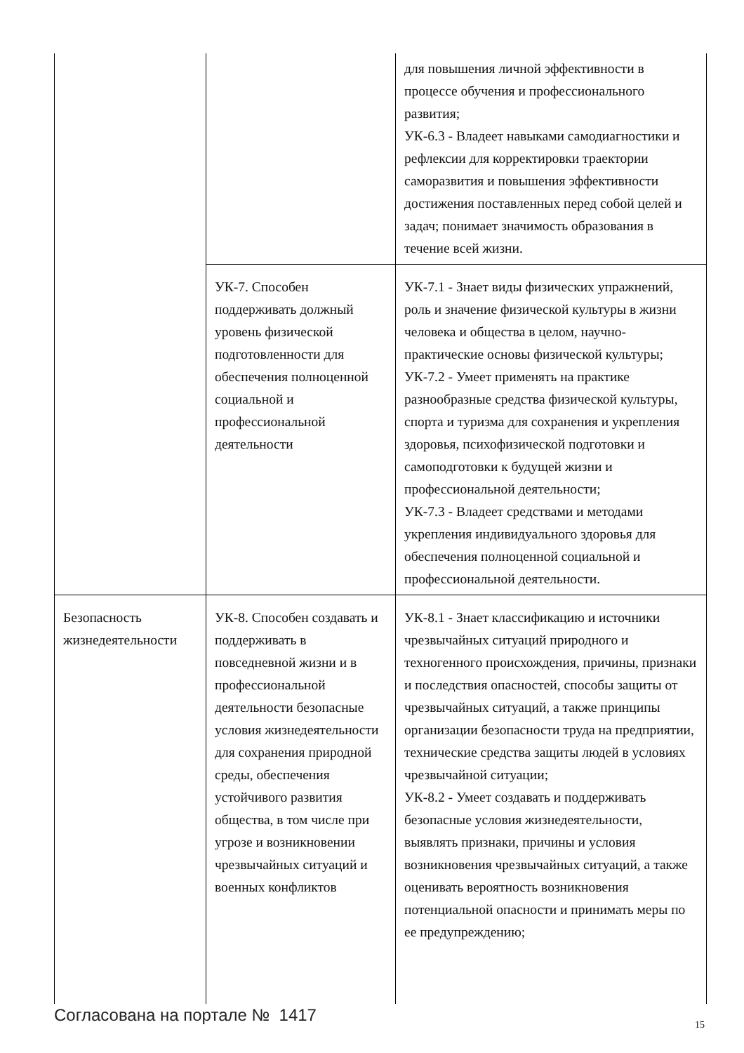| | | для повышения личной эффективности в процессе обучения и профессионального развития; УК-6.3 - Владеет навыками самодиагностики и рефлексии для корректировки траектории саморазвития и повышения эффективности достижения поставленных перед собой целей и задач; понимает значимость образования в течение всей жизни. |
| | УК-7. Способен поддерживать должный уровень физической подготовленности для обеспечения полноценной социальной и профессиональной деятельности | УК-7.1 - Знает виды физических упражнений, роль и значение физической культуры в жизни человека и общества в целом, научно-практические основы физической культуры; УК-7.2 - Умеет применять на практике разнообразные средства физической культуры, спорта и туризма для сохранения и укрепления здоровья, психофизической подготовки и самоподготовки к будущей жизни и профессиональной деятельности; УК-7.3 - Владеет средствами и методами укрепления индивидуального здоровья для обеспечения полноценной социальной и профессиональной деятельности. |
| Безопасность жизнедеятельности | УК-8. Способен создавать и поддерживать в повседневной жизни и в профессиональной деятельности безопасные условия жизнедеятельности для сохранения природной среды, обеспечения устойчивого развития общества, в том числе при угрозе и возникновении чрезвычайных ситуаций и военных конфликтов | УК-8.1 - Знает классификацию и источники чрезвычайных ситуаций природного и техногенного происхождения, причины, признаки и последствия опасностей, способы защиты от чрезвычайных ситуаций, а также принципы организации безопасности труда на предприятии, технические средства защиты людей в условиях чрезвычайной ситуации; УК-8.2 - Умеет создавать и поддерживать безопасные условия жизнедеятельности, выявлять признаки, причины и условия возникновения чрезвычайных ситуаций, а также оценивать вероятность возникновения потенциальной опасности и принимать меры по ее предупреждению; |
Согласована на портале № 1417 15